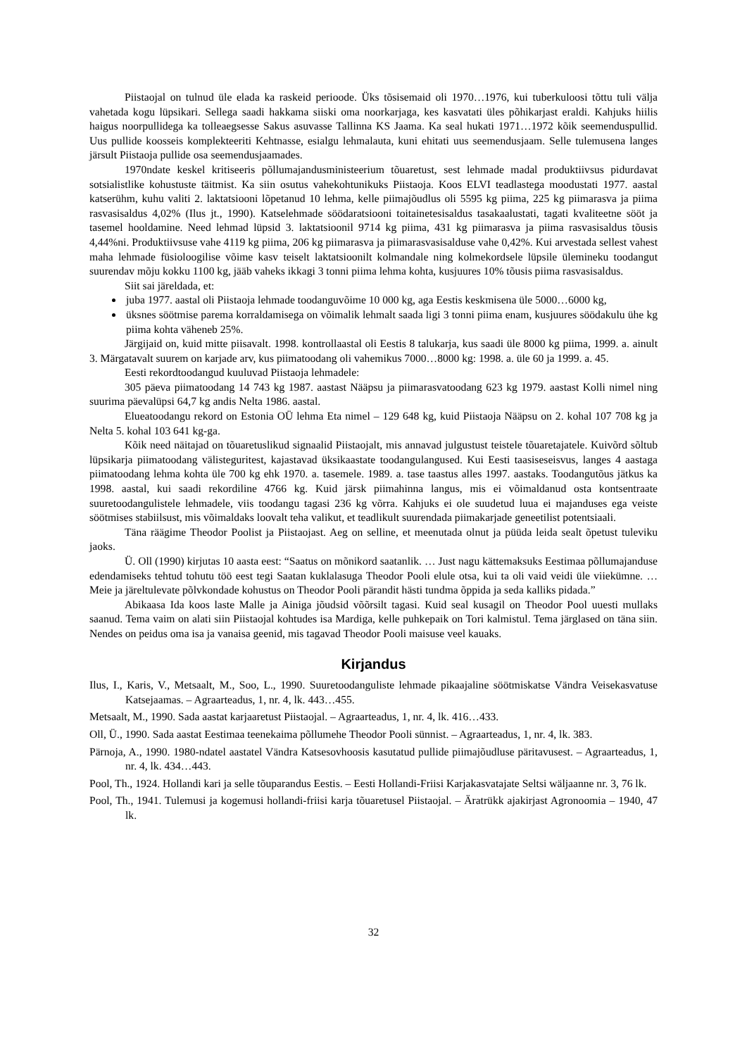Piistaojal on tulnud üle elada ka raskeid perioode. Üks tõsisemaid oli 1970…1976, kui tuberkuloosi tõttu tuli välja vahetada kogu lüpsikari. Sellega saadi hakkama siiski oma noorkarjaga, kes kasvatati üles põhikarjast eraldi. Kahjuks hiilis haigus noorpullidega ka tolleaegsesse Sakus asuvasse Tallinna KS Jaama. Ka seal hukati 1971…1972 kõik seemenduspullid. Uus pullide koosseis komplekteeriti Kehtnasse, esialgu lehmalauta, kuni ehitati uus seemendusjaam. Selle tulemusena langes järsult Piistaoja pullide osa seemendusjaamades.
1970ndate keskel kritiseeris põllumajandusministeerium tõuaretust, sest lehmade madal produktiivsus pidurdavat sotsialistlike kohustuste täitmist. Ka siin osutus vahekohtunikuks Piistaoja. Koos ELVI teadlastega moodustati 1977. aastal katserühm, kuhu valiti 2. laktatsiooni lõpetanud 10 lehma, kelle piimajõudlus oli 5595 kg piima, 225 kg piimarasva ja piima rasvasisaldus 4,02% (Ilus jt., 1990). Katselehmade söödaratsiooni toitainetesisaldus tasakaalustati, tagati kvaliteetne sööt ja tasemel hooldamine. Need lehmad lüpsid 3. laktatsioonil 9714 kg piima, 431 kg piimarasva ja piima rasvasisaldus tõusis 4,44%ni. Produktiivsuse vahe 4119 kg piima, 206 kg piimarasva ja piimarasvasisalduse vahe 0,42%. Kui arvestada sellest vahest maha lehmade füsioloogilise võime kasv teiselt laktatsioonilt kolmandale ning kolmekordsele lüpsile ülemineku toodangut suurendav mõju kokku 1100 kg, jääb vaheks ikkagi 3 tonni piima lehma kohta, kusjuures 10% tõusis piima rasvasisaldus.
Siit sai järeldada, et:
juba 1977. aastal oli Piistaoja lehmade toodanguvõime 10 000 kg, aga Eestis keskmisena üle 5000…6000 kg,
üksnes söötmise parema korraldamisega on võimalik lehmalt saada ligi 3 tonni piima enam, kusjuures söödakulu ühe kg piima kohta väheneb 25%.
Järgijaid on, kuid mitte piisavalt. 1998. kontrollaastal oli Eestis 8 talukarja, kus saadi üle 8000 kg piima, 1999. a. ainult 3. Märgatavalt suurem on karjade arv, kus piimatoodang oli vahemikus 7000…8000 kg: 1998. a. üle 60 ja 1999. a. 45.
Eesti rekordtoodangud kuuluvad Piistaoja lehmadele:
305 päeva piimatoodang 14 743 kg 1987. aastast Nääpsu ja piimarasvatoodang 623 kg 1979. aastast Kolli nimel ning suurima päevalüpsi 64,7 kg andis Nelta 1986. aastal.
Elueatoodangu rekord on Estonia OÜ lehma Eta nimel – 129 648 kg, kuid Piistaoja Nääpsu on 2. kohal 107 708 kg ja Nelta 5. kohal 103 641 kg-ga.
Kõik need näitajad on tõuaretuslikud signaalid Piistaojalt, mis annavad julgustust teistele tõuaretajatele. Kuivõrd sõltub lüpsikarja piimatoodang välisteguritest, kajastavad üksikaastate toodangulangused. Kui Eesti taasiseseisvus, langes 4 aastaga piimatoodang lehma kohta üle 700 kg ehk 1970. a. tasemele. 1989. a. tase taastus alles 1997. aastaks. Toodangutõus jätkus ka 1998. aastal, kui saadi rekordiline 4766 kg. Kuid järsk piimahinna langus, mis ei võimaldanud osta kontsentraate suuretoodangulistele lehmadele, viis toodangu tagasi 236 kg võrra. Kahjuks ei ole suudetud luua ei majanduses ega veiste söötmises stabiilsust, mis võimaldaks loovalt teha valikut, et teadlikult suurendada piimakarjade geneetilist potentsiaali.
Täna räägime Theodor Poolist ja Piistaojast. Aeg on selline, et meenutada olnut ja püüda leida sealt õpetust tuleviku jaoks.
Ü. Oll (1990) kirjutas 10 aasta eest: “Saatus on mõnikord saatanlik. … Just nagu kättemaksuks Eestimaa põllumajanduse edendamiseks tehtud tohutu töö eest tegi Saatan kuklalasuga Theodor Pooli elule otsa, kui ta oli vaid veidi üle viiekümne. … Meie ja järeltulevate põlvkondade kohustus on Theodor Pooli pärandit hästi tundma õppida ja seda kalliks pidada.”
Abikaasa Ida koos laste Malle ja Ainiga jõudsid võõrsilt tagasi. Kuid seal kusagil on Theodor Pool uuesti mullaks saanud. Tema vaim on alati siin Piistaojal kohtudes isa Mardiga, kelle puhkepaik on Tori kalmistul. Tema järglased on täna siin. Nendes on peidus oma isa ja vanaisa geenid, mis tagavad Theodor Pooli maisuse veel kauaks.
Kirjandus
Ilus, I., Karis, V., Metsaalt, M., Soo, L., 1990. Suuretoodanguliste lehmade pikaajaline söötmiskatse Vändra Veisekasvatuse Katsejaamas. – Agraarteadus, 1, nr. 4, lk. 443…455.
Metsaalt, M., 1990. Sada aastat karjaaretust Piistaojal. – Agraarteadus, 1, nr. 4, lk. 416…433.
Oll, Ü., 1990. Sada aastat Eestimaa teenekaima põllumehe Theodor Pooli sünnist. – Agraarteadus, 1, nr. 4, lk. 383.
Pärnoja, A., 1990. 1980-ndatel aastatel Vändra Katsesovhoosis kasutatud pullide piimajõudluse päritavusest. – Agraarteadus, 1, nr. 4, lk. 434…443.
Pool, Th., 1924. Hollandi kari ja selle tõuparandus Eestis. – Eesti Hollandi-Friisi Karjakasvatajate Seltsi wäljaanne nr. 3, 76 lk.
Pool, Th., 1941. Tulemusi ja kogemusi hollandi-friisi karja tõuaretusel Piistaojal. – Äratrükk ajakirjast Agronoomia – 1940, 47 lk.
32